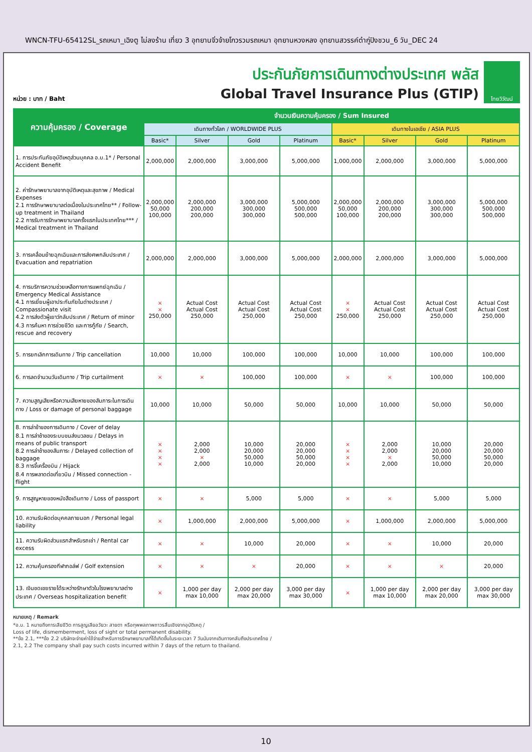WNCN-TFU-65412SL_รถเหมา_เฉิงตู ไม่ลงร้าน เที่ยว 3 อุทยานจิ่วจ้ายโกวรวมรถเหมา อุทยานหวงหลง อุทยานสวรรค์ต๋ากู่ปิงชวน_6 วัน_DEC 24
หน่วย : บาท / Baht
ประกันภัยการเดินทางต่างประเทศ พลัส
Global Travel Insurance Plus (GTIP)
ไทยวิวัฒน์
| ความคุ้มครอง / Coverage | จำนวนเงินความคุ้มครอง / Sum Insured | | | | | | | |
| --- | --- | --- | --- | --- | --- | --- | --- | --- |
| | เดินทางทั่วโลก / WORLDWIDE PLUS | | | | เดินทางในเอเชีย / ASIA PLUS | | | |
| | Basic* | Silver | Gold | Platinum | Basic* | Silver | Gold | Platinum |
| 1. การประกันภัยอุบัติเหตุส่วนบุคคล อ.บ.1* / Personal Accident Benefit | 2,000,000 | 2,000,000 | 3,000,000 | 5,000,000 | 1,000,000 | 2,000,000 | 3,000,000 | 5,000,000 |
| 2. ค่ารักษาพยาบาลจากอุบัติเหตุและสุขภาพ / Medical Expenses 2.1 การรักษาพยาบาลต่อเนื่องในประเทศไทย** / Follow-up treatment in Thailand 2.2 การรับการรักษาพยาบาลครั้งแรกในประเทศไทย*** / Medical treatment in Thailand | 2,000,000 50,000 100,000 | 2,000,000 200,000 200,000 | 3,000,000 300,000 300,000 | 5,000,000 500,000 500,000 | 2,000,000 50,000 100,000 | 2,000,000 200,000 200,000 | 3,000,000 300,000 300,000 | 5,000,000 500,000 500,000 |
| 3. การเคลื่อนย้ายฉุกเฉินและการส่งศพกลับประเทศ / Evacuation and repatriation | 2,000,000 | 2,000,000 | 3,000,000 | 5,000,000 | 2,000,000 | 2,000,000 | 3,000,000 | 5,000,000 |
| 4. การบริการความช่วยเหลือทางการแพทย์ฉุกเฉิน / Emergency Medical Assistance 4.1 การเยี่ยมผู้เอาประกันภัยในต่างประเทศ / Compassionate visit 4.2 การส่งตัวผู้เยาว์กลับประเทศ / Return of minor 4.3 การค้นหา การช่วยชีวิต และการกู้ภัย / Search, rescue and recovery | × × 250,000 | Actual Cost Actual Cost 250,000 | Actual Cost Actual Cost 250,000 | Actual Cost Actual Cost 250,000 | × × 250,000 | Actual Cost Actual Cost 250,000 | Actual Cost Actual Cost 250,000 | Actual Cost Actual Cost 250,000 |
| 5. การยกเลิกการเดินทาง / Trip cancellation | 10,000 | 10,000 | 100,000 | 100,000 | 10,000 | 10,000 | 100,000 | 100,000 |
| 6. การลดจำนวนวันเดินทาง / Trip curtailment | × | × | 100,000 | 100,000 | × | × | 100,000 | 100,000 |
| 7. ความสูญเสียหรือความเสียหายของสัมภาระในการเดินทาง / Loss or damage of personal baggage | 10,000 | 10,000 | 50,000 | 50,000 | 10,000 | 10,000 | 50,000 | 50,000 |
| 8. การล่าช้าของการเดินทาง / Cover of delay 8.1 การล่าช้าของระบบขนส่งมวลชน / Delays in means of public transport 8.2 การล่าช้าของสัมภาระ / Delayed collection of baggage 8.3 การจี้เครื่องบิน / Hijack 8.4 การพลาดต่อเที่ยวบิน / Missed connection - flight | × × × × | 2,000 2,000 × 2,000 | 10,000 20,000 50,000 10,000 | 20,000 20,000 50,000 20,000 | × × × × | 2,000 2,000 × 2,000 | 10,000 20,000 50,000 10,000 | 20,000 20,000 50,000 20,000 |
| 9. การสูญหายของหนังสือเดินทาง / Loss of passport | × | × | 5,000 | 5,000 | × | × | 5,000 | 5,000 |
| 10. ความรับผิดต่อบุคคลภายนอก / Personal legal liability | × | 1,000,000 | 2,000,000 | 5,000,000 | × | 1,000,000 | 2,000,000 | 5,000,000 |
| 11. ความรับผิดส่วนแรกสำหรับรถเช่า / Rental car excess | × | × | 10,000 | 20,000 | × | × | 10,000 | 20,000 |
| 12. ความคุ้มครองกีฬากอล์ฟ / Golf extension | × | × | × | 20,000 | × | × | × | 20,000 |
| 13. เงินชดเชยรายได้ระหว่างรักษาตัวในโรงพยาบาลต่างประเทศ / Overseas hospitalization benefit | × | 1,000 per day max 10,000 | 2,000 per day max 20,000 | 3,000 per day max 30,000 | × | 1,000 per day max 10,000 | 2,000 per day max 20,000 | 3,000 per day max 30,000 |
หมายเหตุ / Remark
*อ.บ. 1 หมายถึงการเสียชีวิต การสูญเสียอวัยวะ สายตา หรือทุพพลภาพถาวรสิ้นเชิงจากอุบัติเหตุ /
Loss of life, dismemberment, loss of sight or total permanent disability.
**ข้อ 2.1, ***ข้อ 2.2 บริษัทจะจ่ายค่าใช้จ่ายสำหรับการรักษาพยาบาลที่ได้เกิดขึ้นในระยะเวลา 7 วันนับจากเดินทางกลับถึงประเทศไทย /
2.1, 2.2 The company shall pay such costs incurred within 7 days of the return to thailand.
10